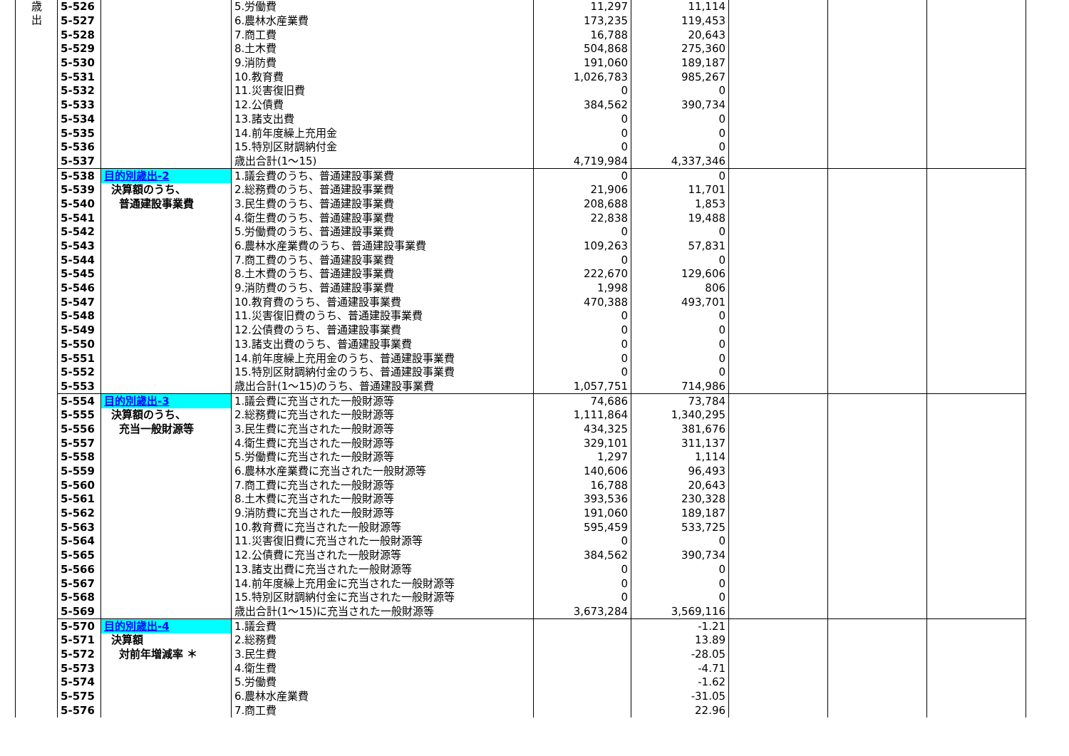| 歳 出 | 5-526 | | 5.労働費 | 11,297 | 11,114 | | | |
| | 5-527 | | 6.農林水産業費 | 173,235 | 119,453 | | | |
| | 5-528 | | 7.商工費 | 16,788 | 20,643 | | | |
| | 5-529 | | 8.土木費 | 504,868 | 275,360 | | | |
| | 5-530 | | 9.消防費 | 191,060 | 189,187 | | | |
| | 5-531 | | 10.教育費 | 1,026,783 | 985,267 | | | |
| | 5-532 | | 11.災害復旧費 | 0 | 0 | | | |
| | 5-533 | | 12.公債費 | 384,562 | 390,734 | | | |
| | 5-534 | | 13.諸支出費 | 0 | 0 | | | |
| | 5-535 | | 14.前年度繰上充用金 | 0 | 0 | | | |
| | 5-536 | | 15.特別区財調納付金 | 0 | 0 | | | |
| | 5-537 | | 歳出合計(1～15) | 4,719,984 | 4,337,346 | | | |
| | 5-538 | 目的別歳出-2 | 1.議会費のうち、普通建設事業費 | 0 | 0 | | | |
| | 5-539 | 決算額のうち、 | 2.総務費のうち、普通建設事業費 | 21,906 | 11,701 | | | |
| | 5-540 | 普通建設事業費 | 3.民生費のうち、普通建設事業費 | 208,688 | 1,853 | | | |
| | 5-541 | | 4.衛生費のうち、普通建設事業費 | 22,838 | 19,488 | | | |
| | 5-542 | | 5.労働費のうち、普通建設事業費 | 0 | 0 | | | |
| | 5-543 | | 6.農林水産業費のうち、普通建設事業費 | 109,263 | 57,831 | | | |
| | 5-544 | | 7.商工費のうち、普通建設事業費 | 0 | 0 | | | |
| | 5-545 | | 8.土木費のうち、普通建設事業費 | 222,670 | 129,606 | | | |
| | 5-546 | | 9.消防費のうち、普通建設事業費 | 1,998 | 806 | | | |
| | 5-547 | | 10.教育費のうち、普通建設事業費 | 470,388 | 493,701 | | | |
| | 5-548 | | 11.災害復旧費のうち、普通建設事業費 | 0 | 0 | | | |
| | 5-549 | | 12.公債費のうち、普通建設事業費 | 0 | 0 | | | |
| | 5-550 | | 13.諸支出費のうち、普通建設事業費 | 0 | 0 | | | |
| | 5-551 | | 14.前年度繰上充用金のうち、普通建設事業費 | 0 | 0 | | | |
| | 5-552 | | 15.特別区財調納付金のうち、普通建設事業費 | 0 | 0 | | | |
| | 5-553 | | 歳出合計(1～15)のうち、普通建設事業費 | 1,057,751 | 714,986 | | | |
| | 5-554 | 目的別歳出-3 | 1.議会費に充当された一般財源等 | 74,686 | 73,784 | | | |
| | 5-555 | 決算額のうち、 | 2.総務費に充当された一般財源等 | 1,111,864 | 1,340,295 | | | |
| | 5-556 | 充当一般財源等 | 3.民生費に充当された一般財源等 | 434,325 | 381,676 | | | |
| | 5-557 | | 4.衛生費に充当された一般財源等 | 329,101 | 311,137 | | | |
| | 5-558 | | 5.労働費に充当された一般財源等 | 1,297 | 1,114 | | | |
| | 5-559 | | 6.農林水産業費に充当された一般財源等 | 140,606 | 96,493 | | | |
| | 5-560 | | 7.商工費に充当された一般財源等 | 16,788 | 20,643 | | | |
| | 5-561 | | 8.土木費に充当された一般財源等 | 393,536 | 230,328 | | | |
| | 5-562 | | 9.消防費に充当された一般財源等 | 191,060 | 189,187 | | | |
| | 5-563 | | 10.教育費に充当された一般財源等 | 595,459 | 533,725 | | | |
| | 5-564 | | 11.災害復旧費に充当された一般財源等 | 0 | 0 | | | |
| | 5-565 | | 12.公債費に充当された一般財源等 | 384,562 | 390,734 | | | |
| | 5-566 | | 13.諸支出費に充当された一般財源等 | 0 | 0 | | | |
| | 5-567 | | 14.前年度繰上充用金に充当された一般財源等 | 0 | 0 | | | |
| | 5-568 | | 15.特別区財調納付金に充当された一般財源等 | 0 | 0 | | | |
| | 5-569 | | 歳出合計(1～15)に充当された一般財源等 | 3,673,284 | 3,569,116 | | | |
| | 5-570 | 目的別歳出-4 | 1.議会費 | | -1.21 | | | |
| | 5-571 | 決算額 | 2.総務費 | | 13.89 | | | |
| | 5-572 | 対前年増減率 ＊ | 3.民生費 | | -28.05 | | | |
| | 5-573 | | 4.衛生費 | | -4.71 | | | |
| | 5-574 | | 5.労働費 | | -1.62 | | | |
| | 5-575 | | 6.農林水産業費 | | -31.05 | | | |
| | 5-576 | | 7.商工費 | | 22.96 | | | |